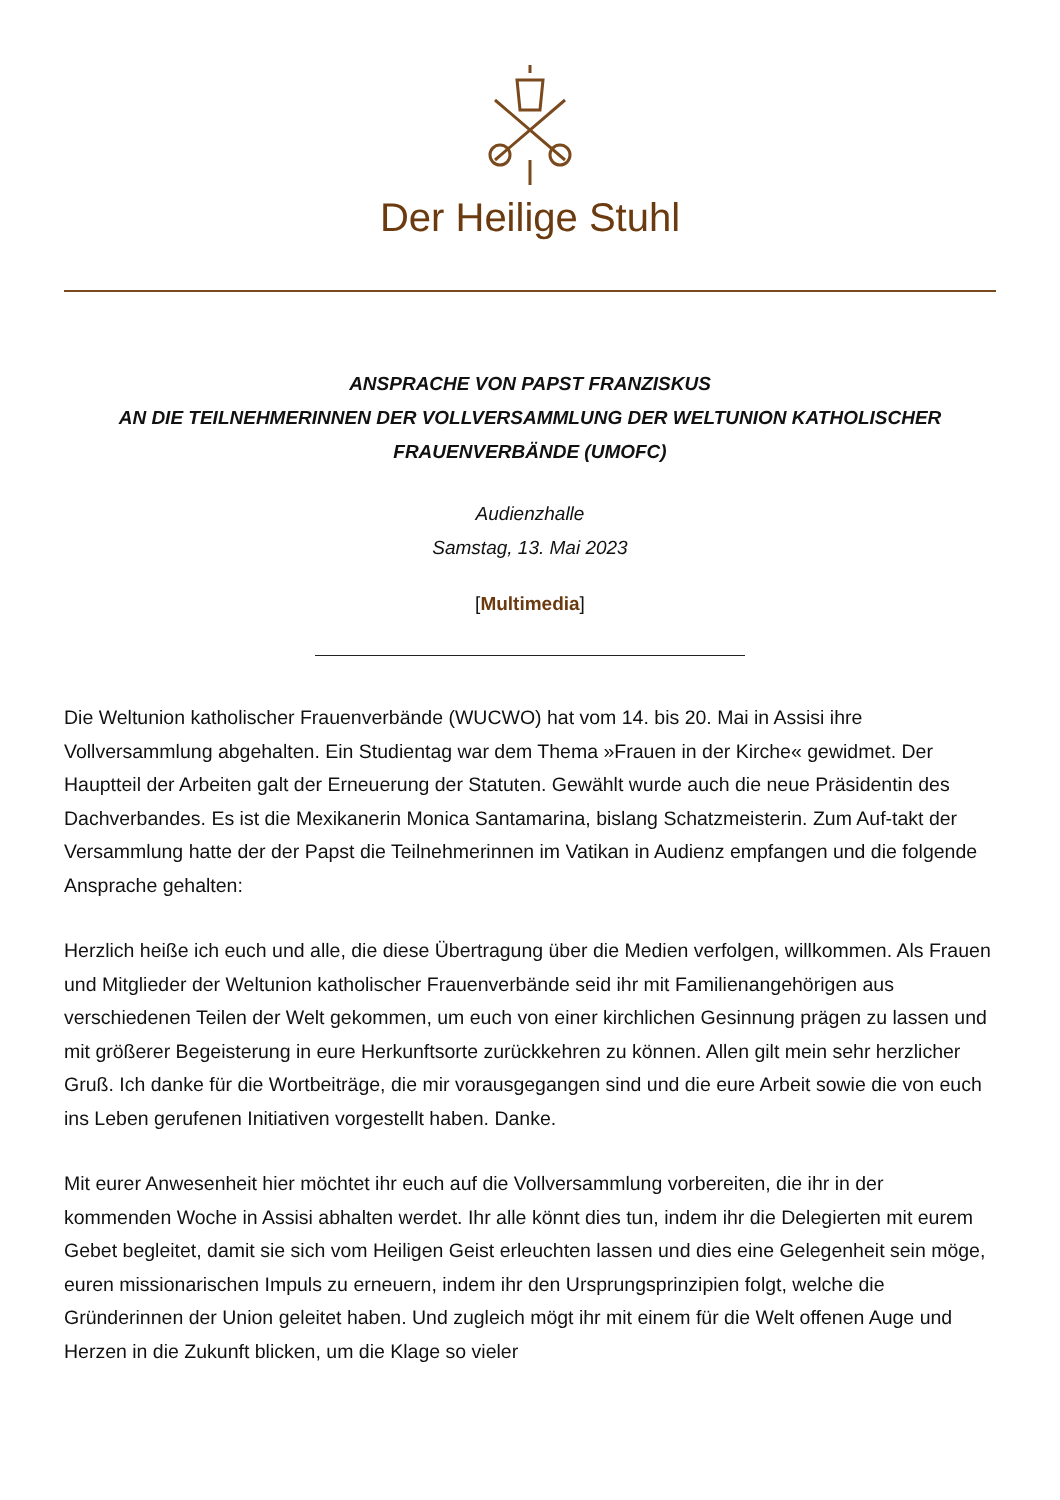Der Heilige Stuhl
ANSPRACHE VON PAPST FRANZISKUS
AN DIE TEILNEHMERINNEN DER VOLLVERSAMMLUNG DER WELTUNION KATHOLISCHER FRAUENVERBÄNDE (UMOFC)
Audienzhalle
Samstag, 13. Mai 2023
[Multimedia]
Die Weltunion katholischer Frauenverbände (WUCWO) hat vom 14. bis 20. Mai in Assisi ihre Vollversammlung abgehalten. Ein Studientag war dem Thema »Frauen in der Kirche« gewidmet. Der Hauptteil der Arbeiten galt der Erneuerung der Statuten. Gewählt wurde auch die neue Präsidentin des Dachverbandes. Es ist die Mexikanerin Monica Santamarina, bislang Schatzmeisterin. Zum Auf-takt der Versammlung hatte der der Papst die Teilnehmerinnen im Vatikan in Audienz empfangen und die folgende Ansprache gehalten:
Herzlich heiße ich euch und alle, die diese Übertragung über die Medien verfolgen, willkommen. Als Frauen und Mitglieder der Weltunion katholischer Frauenverbände seid ihr mit Familienangehörigen aus verschiedenen Teilen der Welt gekommen, um euch von einer kirchlichen Gesinnung prägen zu lassen und mit größerer Begeisterung in eure Herkunftsorte zurückkehren zu können. Allen gilt mein sehr herzlicher Gruß. Ich danke für die Wortbeiträge, die mir vorausgegangen sind und die eure Arbeit sowie die von euch ins Leben gerufenen Initiativen vorgestellt haben. Danke.
Mit eurer Anwesenheit hier möchtet ihr euch auf die Vollversammlung vorbereiten, die ihr in der kommenden Woche in Assisi abhalten werdet. Ihr alle könnt dies tun, indem ihr die Delegierten mit eurem Gebet begleitet, damit sie sich vom Heiligen Geist erleuchten lassen und dies eine Gelegenheit sein möge, euren missionarischen Impuls zu erneuern, indem ihr den Ursprungsprinzipien folgt, welche die Gründerinnen der Union geleitet haben. Und zugleich mögt ihr mit einem für die Welt offenen Auge und Herzen in die Zukunft blicken, um die Klage so vieler